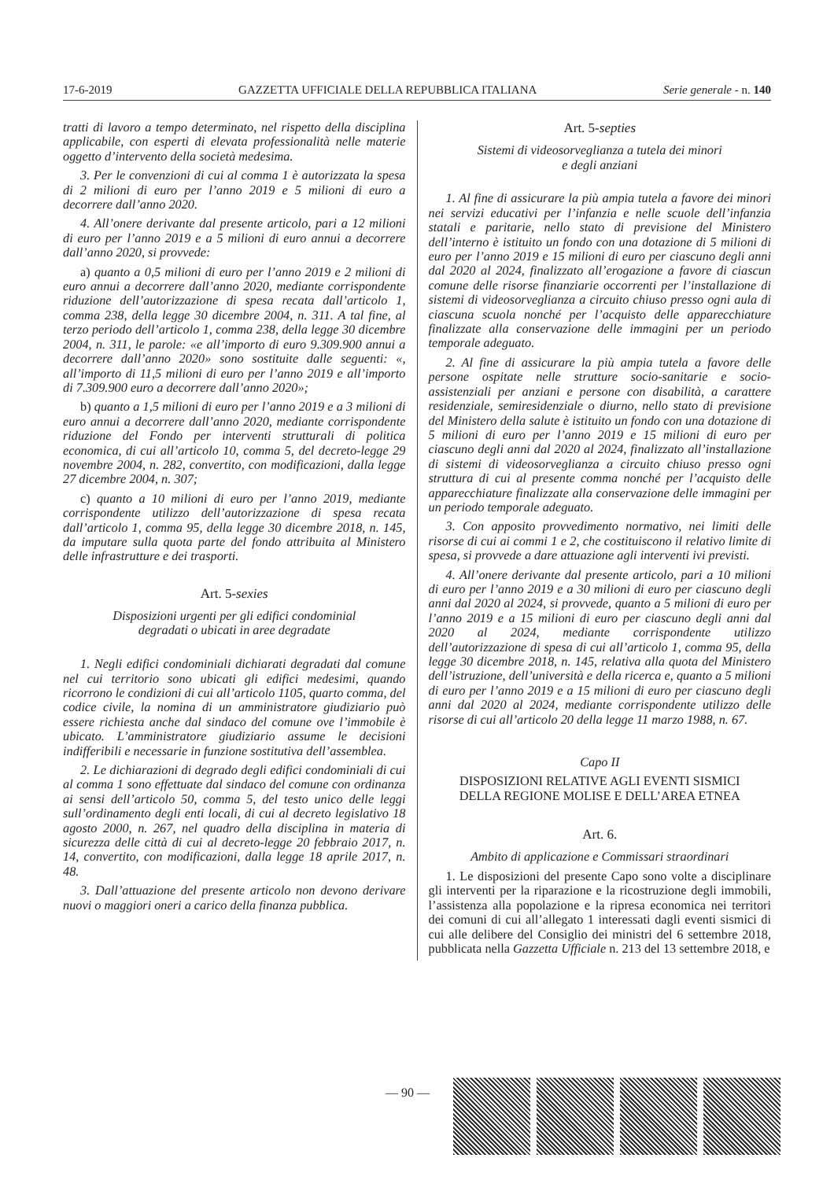17-6-2019 GAZZETTA UFFICIALE DELLA REPUBBLICA ITALIANA Serie generale - n. 140
tratti di lavoro a tempo determinato, nel rispetto della disciplina applicabile, con esperti di elevata professionalità nelle materie oggetto d’intervento della società medesima.
3. Per le convenzioni di cui al comma 1 è autorizzata la spesa di 2 milioni di euro per l’anno 2019 e 5 milioni di euro a decorrere dall’anno 2020.
4. All’onere derivante dal presente articolo, pari a 12 milioni di euro per l’anno 2019 e a 5 milioni di euro annui a decorrere dall’anno 2020, si provvede:
a) quanto a 0,5 milioni di euro per l’anno 2019 e 2 milioni di euro annui a decorrere dall’anno 2020, mediante corrispondente riduzione dell’autorizzazione di spesa recata dall’articolo 1, comma 238, della legge 30 dicembre 2004, n. 311. A tal fine, al terzo periodo dell’articolo 1, comma 238, della legge 30 dicembre 2004, n. 311, le parole: «e all’importo di euro 9.309.900 annui a decorrere dall’anno 2020» sono sostituite dalle seguenti: «, all’importo di 11,5 milioni di euro per l’anno 2019 e all’importo di 7.309.900 euro a decorrere dall’anno 2020»;
b) quanto a 1,5 milioni di euro per l’anno 2019 e a 3 milioni di euro annui a decorrere dall’anno 2020, mediante corrispondente riduzione del Fondo per interventi strutturali di politica economica, di cui all’articolo 10, comma 5, del decreto-legge 29 novembre 2004, n. 282, convertito, con modificazioni, dalla legge 27 dicembre 2004, n. 307;
c) quanto a 10 milioni di euro per l’anno 2019, mediante corrispondente utilizzo dell’autorizzazione di spesa recata dall’articolo 1, comma 95, della legge 30 dicembre 2018, n. 145, da imputare sulla quota parte del fondo attribuita al Ministero delle infrastrutture e dei trasporti.
Art. 5-sexies
Disposizioni urgenti per gli edifici condominial
degradati o ubicati in aree degradate
1. Negli edifici condominiali dichiarati degradati dal comune nel cui territorio sono ubicati gli edifici medesimi, quando ricorrono le condizioni di cui all’articolo 1105, quarto comma, del codice civile, la nomina di un amministratore giudiziario può essere richiesta anche dal sindaco del comune ove l’immobile è ubicato. L’amministratore giudiziario assume le decisioni indifferibili e necessarie in funzione sostitutiva dell’assemblea.
2. Le dichiarazioni di degrado degli edifici condominiali di cui al comma 1 sono effettuate dal sindaco del comune con ordinanza ai sensi dell’articolo 50, comma 5, del testo unico delle leggi sull’ordinamento degli enti locali, di cui al decreto legislativo 18 agosto 2000, n. 267, nel quadro della disciplina in materia di sicurezza delle città di cui al decreto-legge 20 febbraio 2017, n. 14, convertito, con modificazioni, dalla legge 18 aprile 2017, n. 48.
3. Dall’attuazione del presente articolo non devono derivare nuovi o maggiori oneri a carico della finanza pubblica.
Art. 5-septies
Sistemi di videosorveglianza a tutela dei minori
e degli anziani
1. Al fine di assicurare la più ampia tutela a favore dei minori nei servizi educativi per l’infanzia e nelle scuole dell’infanzia statali e paritarie, nello stato di previsione del Ministero dell’interno è istituito un fondo con una dotazione di 5 milioni di euro per l’anno 2019 e 15 milioni di euro per ciascuno degli anni dal 2020 al 2024, finalizzato all’erogazione a favore di ciascun comune delle risorse finanziarie occorrenti per l’installazione di sistemi di videosorveglianza a circuito chiuso presso ogni aula di ciascuna scuola nonché per l’acquisto delle apparecchiature finalizzate alla conservazione delle immagini per un periodo temporale adeguato.
2. Al fine di assicurare la più ampia tutela a favore delle persone ospitate nelle strutture socio-sanitarie e socio-assistenziali per anziani e persone con disabilità, a carattere residenziale, semiresidenziale o diurno, nello stato di previsione del Ministero della salute è istituito un fondo con una dotazione di 5 milioni di euro per l’anno 2019 e 15 milioni di euro per ciascuno degli anni dal 2020 al 2024, finalizzato all’installazione di sistemi di videosorveglianza a circuito chiuso presso ogni struttura di cui al presente comma nonché per l’acquisto delle apparecchiature finalizzate alla conservazione delle immagini per un periodo temporale adeguato.
3. Con apposito provvedimento normativo, nei limiti delle risorse di cui ai commi 1 e 2, che costituiscono il relativo limite di spesa, si provvede a dare attuazione agli interventi ivi previsti.
4. All’onere derivante dal presente articolo, pari a 10 milioni di euro per l’anno 2019 e a 30 milioni di euro per ciascuno degli anni dal 2020 al 2024, si provvede, quanto a 5 milioni di euro per l’anno 2019 e a 15 milioni di euro per ciascuno degli anni dal 2020 al 2024, mediante corrispondente utilizzo dell’autorizzazione di spesa di cui all’articolo 1, comma 95, della legge 30 dicembre 2018, n. 145, relativa alla quota del Ministero dell’istruzione, dell’università e della ricerca e, quanto a 5 milioni di euro per l’anno 2019 e a 15 milioni di euro per ciascuno degli anni dal 2020 al 2024, mediante corrispondente utilizzo delle risorse di cui all’articolo 20 della legge 11 marzo 1988, n. 67.
Capo II
DISPOSIZIONI RELATIVE AGLI EVENTI SISMICI
DELLA REGIONE MOLISE E DELL’AREA ETNEA
Art. 6.
Ambito di applicazione e Commissari straordinari
1. Le disposizioni del presente Capo sono volte a disciplinare gli interventi per la riparazione e la ricostruzione degli immobili, l’assistenza alla popolazione e la ripresa economica nei territori dei comuni di cui all’allegato 1 interessati dagli eventi sismici di cui alle delibere del Consiglio dei ministri del 6 settembre 2018, pubblicata nella Gazzetta Ufficiale n. 213 del 13 settembre 2018, e
— 90 —